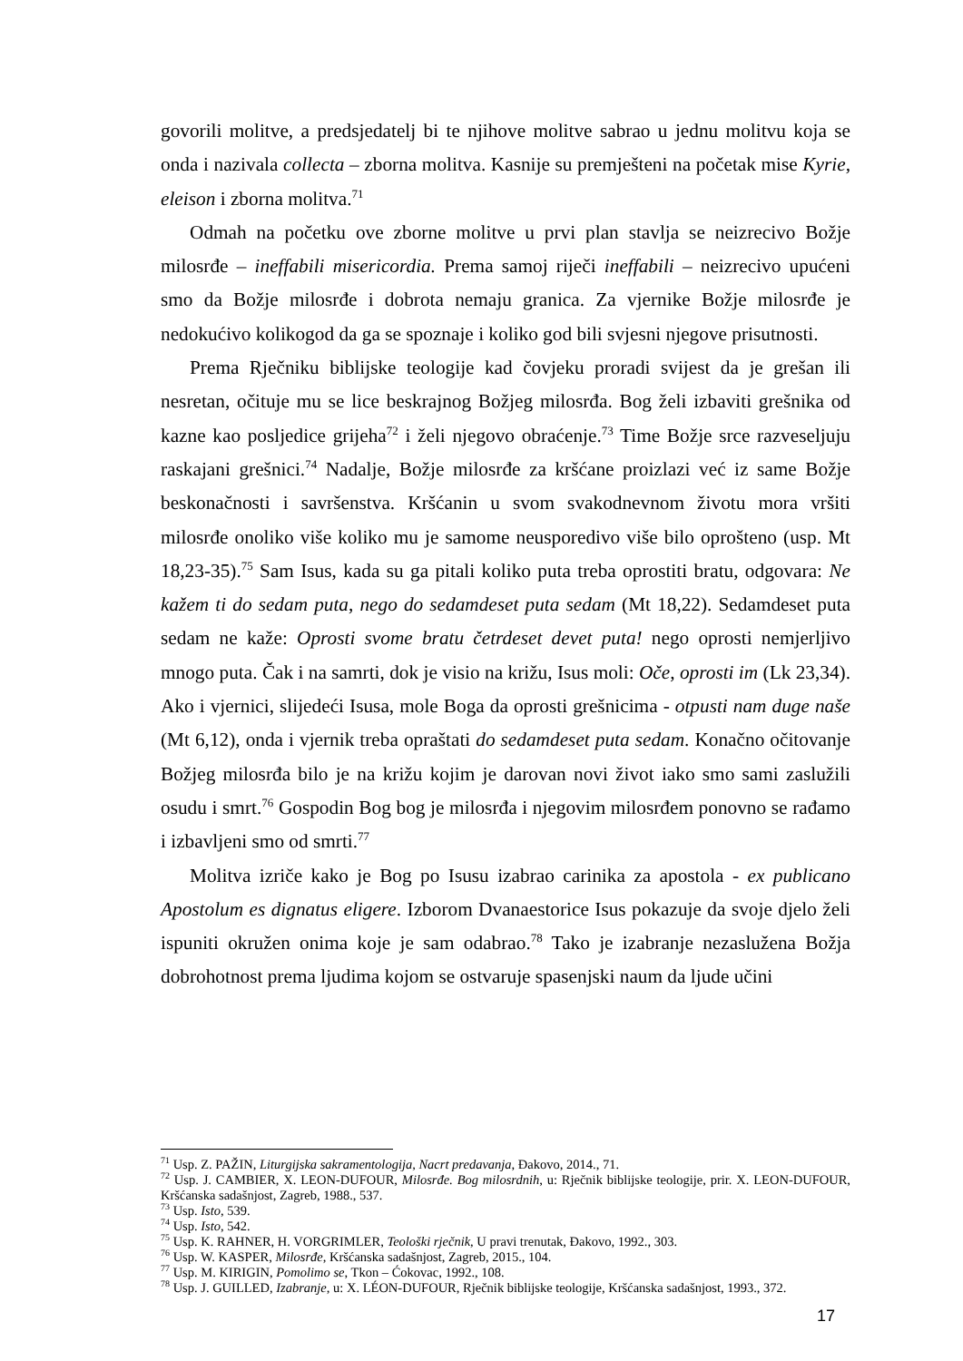govorili molitve, a predsjedatelj bi te njihove molitve sabrao u jednu molitvu koja se onda i nazivala collecta – zborna molitva. Kasnije su premješteni na početak mise Kyrie, eleison i zborna molitva.<sup>71</sup>
Odmah na početku ove zborne molitve u prvi plan stavlja se neizrecivo Božje milosrđe – ineffabili misericordia. Prema samoj riječi ineffabili – neizrecivo upućeni smo da Božje milosrđe i dobrota nemaju granica. Za vjernike Božje milosrđe je nedokućivo kolikogod da ga se spoznaje i koliko god bili svjesni njegove prisutnosti.
Prema Rječniku biblijske teologije kad čovjeku proradi svijest da je grešan ili nesretan, očituje mu se lice beskrajnog Božjeg milosrđa. Bog želi izbaviti grešnika od kazne kao posljedice grijeha<sup>72</sup> i želi njegovo obraćenje.<sup>73</sup> Time Božje srce razveseljuju raskajani grešnici.<sup>74</sup> Nadalje, Božje milosrđe za kršćane proizlazi već iz same Božje beskonačnosti i savršenstva. Kršćanin u svom svakodnevnom životu mora vršiti milosrđe onoliko više koliko mu je samome neusporedivo više bilo oprošteno (usp. Mt 18,23-35).<sup>75</sup> Sam Isus, kada su ga pitali koliko puta treba oprostiti bratu, odgovara: Ne kažem ti do sedam puta, nego do sedamdeset puta sedam (Mt 18,22). Sedamdeset puta sedam ne kaže: Oprosti svome bratu četrdeset devet puta! nego oprosti nemjerljivo mnogo puta. Čak i na samrti, dok je visio na križu, Isus moli: Oče, oprosti im (Lk 23,34). Ako i vjernici, slijedeći Isusa, mole Boga da oprosti grešnicima - otpusti nam duge naše (Mt 6,12), onda i vjernik treba opraštati do sedamdeset puta sedam. Konačno očitovanje Božjeg milosrđa bilo je na križu kojim je darovan novi život iako smo sami zaslužili osudu i smrt.<sup>76</sup> Gospodin Bog bog je milosrđa i njegovim milosrđem ponovno se rađamo i izbavljeni smo od smrti.<sup>77</sup>
Molitva izriče kako je Bog po Isusu izabrao carinika za apostola - ex publicano Apostolum es dignatus eligere. Izborom Dvanaestorice Isus pokazuje da svoje djelo želi ispuniti okružen onima koje je sam odabrao.<sup>78</sup> Tako je izabranje nezaslužena Božja dobrohotnost prema ljudima kojom se ostvaruje spasenjski naum da ljude učini
<sup>71</sup> Usp. Z. PAŽIN, Liturgijska sakramentologija, Nacrt predavanja, Đakovo, 2014., 71.
<sup>72</sup> Usp. J. CAMBIER, X. LEON-DUFOUR, Milosrđe. Bog milosrdnih, u: Rječnik biblijske teologije, prir. X. LEON-DUFOUR, Kršćanska sadašnjost, Zagreb, 1988., 537.
<sup>73</sup> Usp. Isto, 539.
<sup>74</sup> Usp. Isto, 542.
<sup>75</sup> Usp. K. RAHNER, H. VORGRIMLER, Teološki rječnik, U pravi trenutak, Đakovo, 1992., 303.
<sup>76</sup> Usp. W. KASPER, Milosrđe, Kršćanska sadašnjost, Zagreb, 2015., 104.
<sup>77</sup> Usp. M. KIRIGIN, Pomolimo se, Tkon – Ćokovac, 1992., 108.
<sup>78</sup> Usp. J. GUILLED, Izabranje, u: X. LÉON-DUFOUR, Rječnik biblijske teologije, Kršćanska sadašnjost, 1993., 372.
17